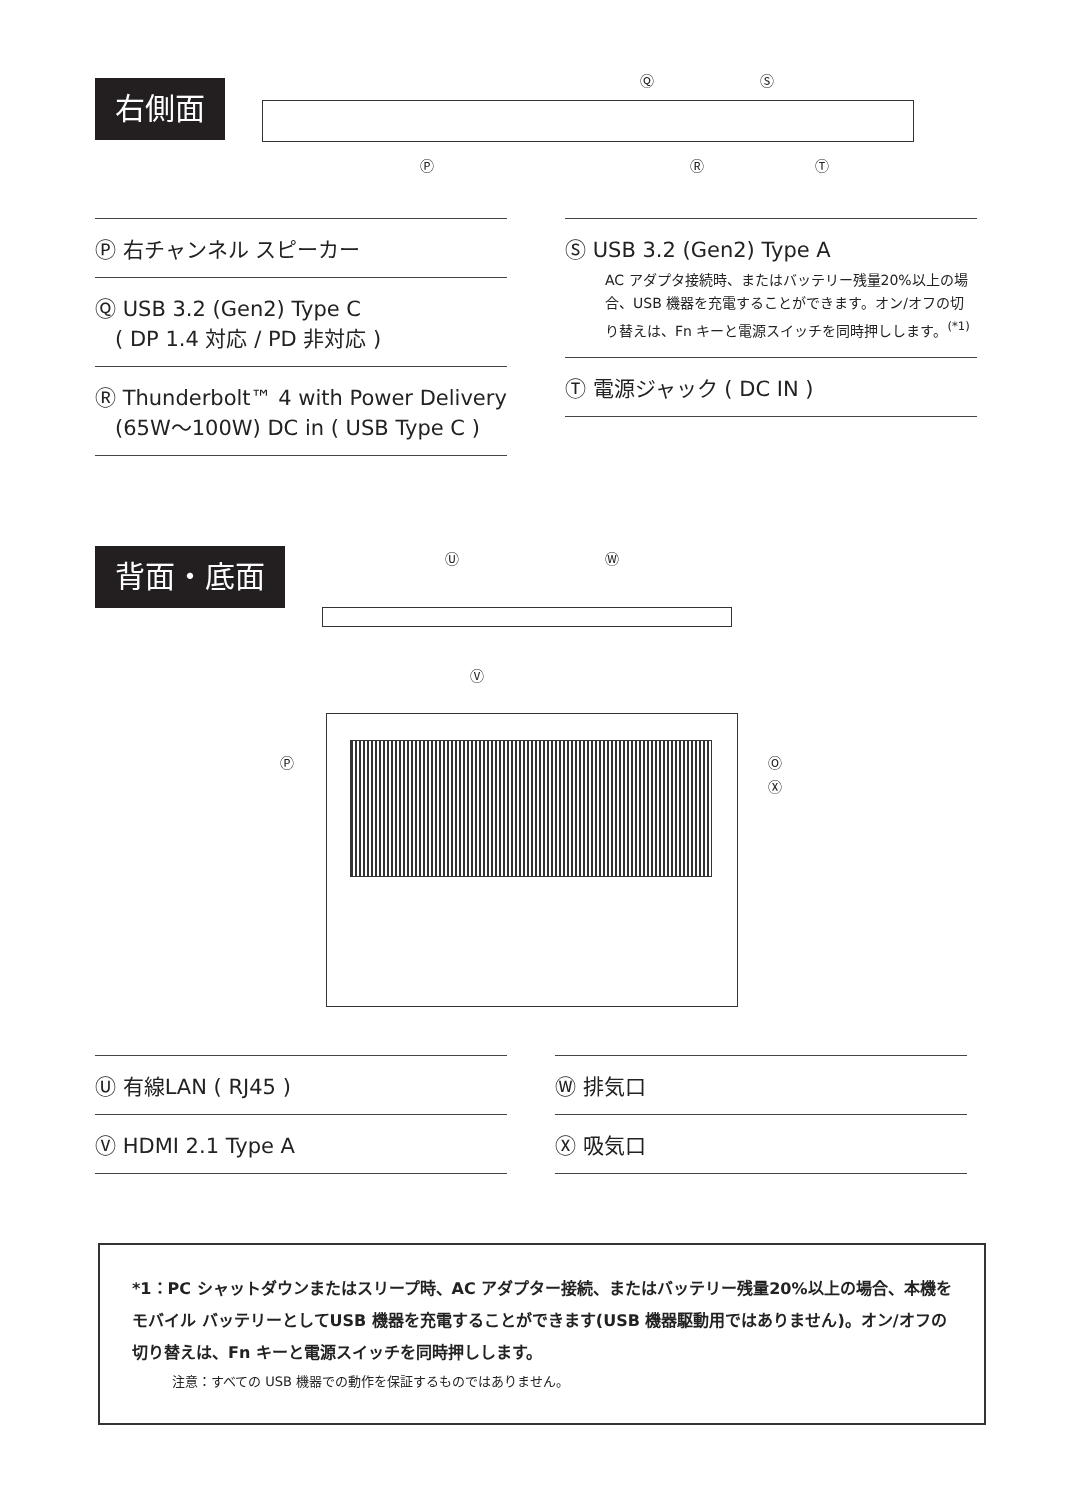右側面 Ⓠ Ⓢ
Ⓟ Ⓡ Ⓣ
Ⓟ 右チャンネル スピーカー
Ⓠ USB 3.2 (Gen2) Type C
( DP 1.4 対応 / PD 非対応 )
Ⓡ Thunderbolt™ 4 with Power Delivery
(65W〜100W) DC in ( USB Type C )
Ⓢ USB 3.2 (Gen2) Type A
AC アダプタ接続時、またはバッテリー残量20%以上の場合、USB 機器を充電することができます。オン/オフの切り替えは、Fn キーと電源スイッチを同時押しします。<sup>(*1)</sup>
Ⓣ 電源ジャック ( DC IN )
背面・底面 Ⓤ Ⓦ
Ⓥ
Ⓧ
Ⓟ Ⓞ
Ⓤ 有線LAN ( RJ45 )
Ⓥ HDMI 2.1 Type A
Ⓦ 排気口
Ⓧ 吸気口
*1：PC シャットダウンまたはスリープ時、AC アダプター接続、またはバッテリー残量20%以上の場合、本機をモバイル バッテリーとしてUSB 機器を充電することができます(USB 機器駆動用ではありません)。オン/オフの切り替えは、Fn キーと電源スイッチを同時押しします。
注意：すべての USB 機器での動作を保証するものではありません。